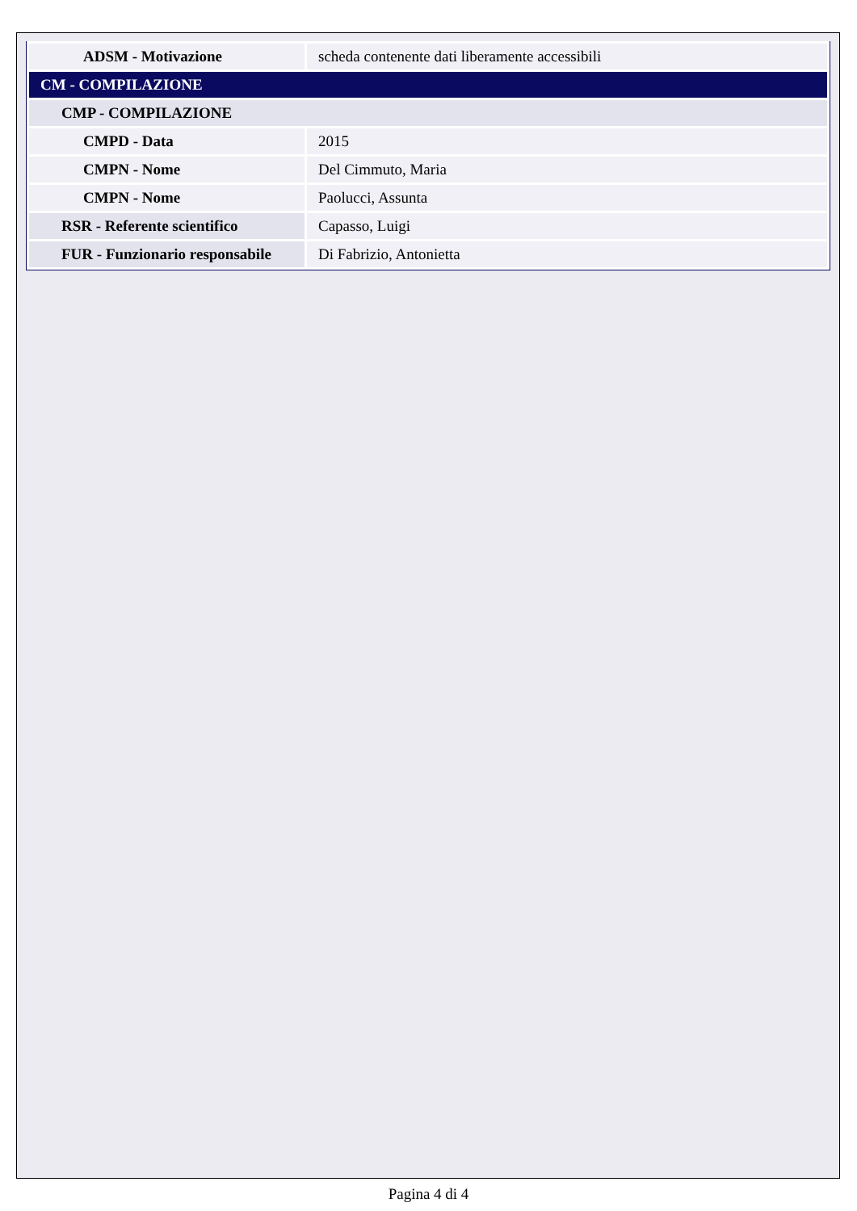| ADSM - Motivazione | scheda contenente dati liberamente accessibili |
| CM - COMPILAZIONE | |
| CMP - COMPILAZIONE | |
| CMPD - Data | 2015 |
| CMPN - Nome | Del Cimmuto, Maria |
| CMPN - Nome | Paolucci, Assunta |
| RSR - Referente scientifico | Capasso, Luigi |
| FUR - Funzionario responsabile | Di Fabrizio, Antonietta |
Pagina 4 di 4